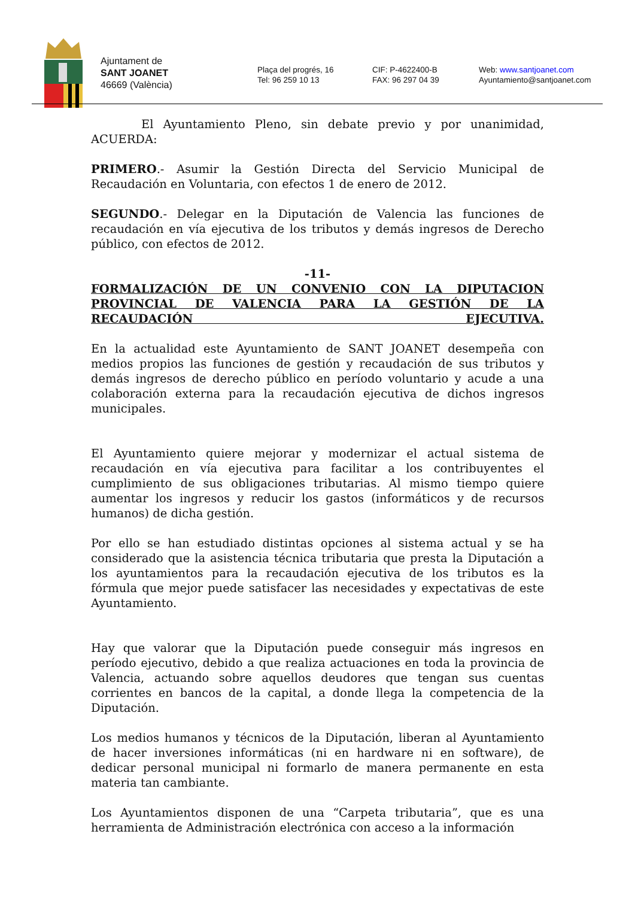Ajuntament de
SANT JOANET
46669 (València)
Plaça del progrés, 16
Tel: 96 259 10 13
CIF: P-4622400-B
FAX: 96 297 04 39
Web: www.santjoanet.com
Ayuntamiento@santjoanet.com
El Ayuntamiento Pleno, sin debate previo y por unanimidad, ACUERDA:
PRIMERO.- Asumir la Gestión Directa del Servicio Municipal de Recaudación en Voluntaria, con efectos 1 de enero de 2012.
SEGUNDO.- Delegar en la Diputación de Valencia las funciones de recaudación en vía ejecutiva de los tributos y demás ingresos de Derecho público, con efectos de 2012.
-11-
FORMALIZACIÓN DE UN CONVENIO CON LA DIPUTACION PROVINCIAL DE VALENCIA PARA LA GESTIÓN DE LA RECAUDACIÓN EJECUTIVA.
En la actualidad este Ayuntamiento de SANT JOANET desempeña con medios propios las funciones de gestión y recaudación de sus tributos y demás ingresos de derecho público en período voluntario y acude a una colaboración externa para la recaudación ejecutiva de dichos ingresos municipales.
El Ayuntamiento quiere mejorar y modernizar el actual sistema de recaudación en vía ejecutiva para facilitar a los contribuyentes el cumplimiento de sus obligaciones tributarias. Al mismo tiempo quiere aumentar los ingresos y reducir los gastos (informáticos y de recursos humanos) de dicha gestión.
Por ello se han estudiado distintas opciones al sistema actual y se ha considerado que la asistencia técnica tributaria que presta la Diputación a los ayuntamientos para la recaudación ejecutiva de los tributos es la fórmula que mejor puede satisfacer las necesidades y expectativas de este Ayuntamiento.
Hay que valorar que la Diputación puede conseguir más ingresos en período ejecutivo, debido a que realiza actuaciones en toda la provincia de Valencia, actuando sobre aquellos deudores que tengan sus cuentas corrientes en bancos de la capital, a donde llega la competencia de la Diputación.
Los medios humanos y técnicos de la Diputación, liberan al Ayuntamiento de hacer inversiones informáticas (ni en hardware ni en software), de dedicar personal municipal ni formarlo de manera permanente en esta materia tan cambiante.
Los Ayuntamientos disponen de una “Carpeta tributaria”, que es una herramienta de Administración electrónica con acceso a la información